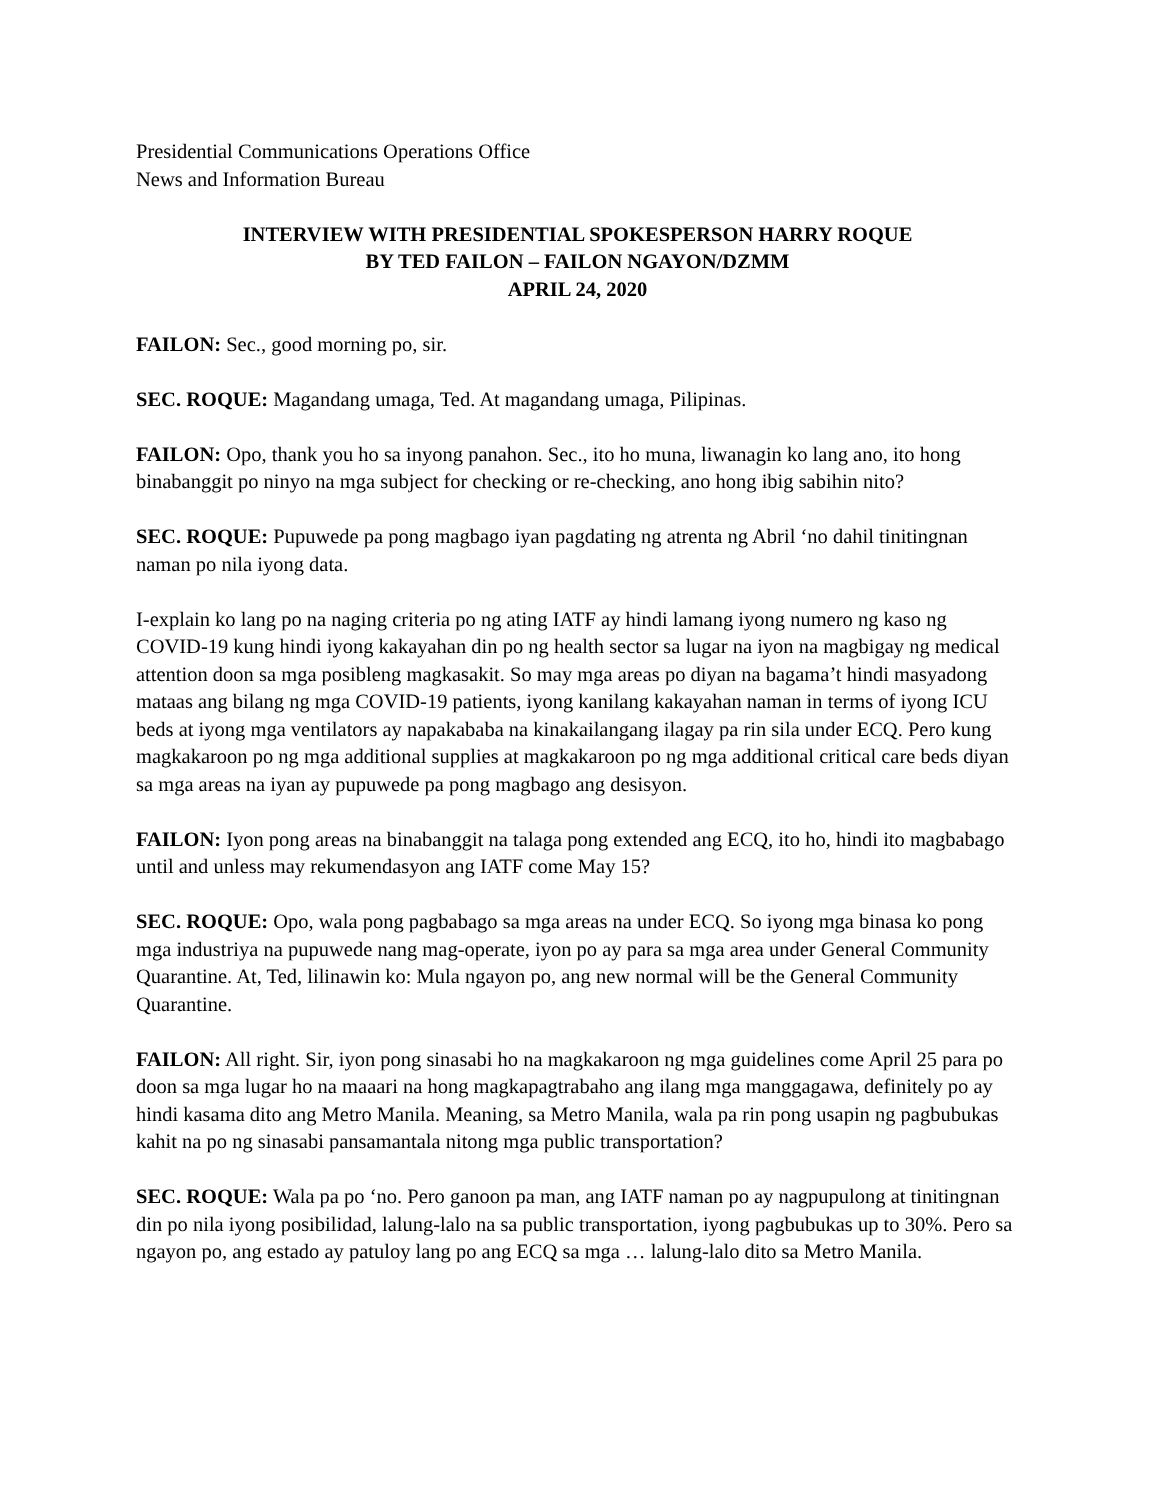Presidential Communications Operations Office
News and Information Bureau
INTERVIEW WITH PRESIDENTIAL SPOKESPERSON HARRY ROQUE
BY TED FAILON – FAILON NGAYON/DZMM
APRIL 24, 2020
FAILON: Sec., good morning po, sir.
SEC. ROQUE: Magandang umaga, Ted. At magandang umaga, Pilipinas.
FAILON: Opo, thank you ho sa inyong panahon. Sec., ito ho muna, liwanagin ko lang ano, ito hong binabanggit po ninyo na mga subject for checking or re-checking, ano hong ibig sabihin nito?
SEC. ROQUE: Pupuwede pa pong magbago iyan pagdating ng atrenta ng Abril ‘no dahil tinitingnan naman po nila iyong data.
I-explain ko lang po na naging criteria po ng ating IATF ay hindi lamang iyong numero ng kaso ng COVID-19 kung hindi iyong kakayahan din po ng health sector sa lugar na iyon na magbigay ng medical attention doon sa mga posibleng magkasakit. So may mga areas po diyan na bagama’t hindi masyadong mataas ang bilang ng mga COVID-19 patients, iyong kanilang kakayahan naman in terms of iyong ICU beds at iyong mga ventilators ay napakababa na kinakailangang ilagay pa rin sila under ECQ. Pero kung magkakaroon po ng mga additional supplies at magkakaroon po ng mga additional critical care beds diyan sa mga areas na iyan ay pupuwede pa pong magbago ang desisyon.
FAILON: Iyon pong areas na binabanggit na talaga pong extended ang ECQ, ito ho, hindi ito magbabago until and unless may rekumendasyon ang IATF come May 15?
SEC. ROQUE: Opo, wala pong pagbabago sa mga areas na under ECQ. So iyong mga binasa ko pong mga industriya na pupuwede nang mag-operate, iyon po ay para sa mga area under General Community Quarantine. At, Ted, lilinawin ko: Mula ngayon po, ang new normal will be the General Community Quarantine.
FAILON: All right. Sir, iyon pong sinasabi ho na magkakaroon ng mga guidelines come April 25 para po doon sa mga lugar ho na maaari na hong magkapagtrabaho ang ilang mga manggagawa, definitely po ay hindi kasama dito ang Metro Manila. Meaning, sa Metro Manila, wala pa rin pong usapin ng pagbubukas kahit na po ng sinasabi pansamantala nitong mga public transportation?
SEC. ROQUE: Wala pa po ‘no. Pero ganoon pa man, ang IATF naman po ay nagpupulong at tinitingnan din po nila iyong posibilidad, lalung-lalo na sa public transportation, iyong pagbubukas up to 30%. Pero sa ngayon po, ang estado ay patuloy lang po ang ECQ sa mga … lalung-lalo dito sa Metro Manila.